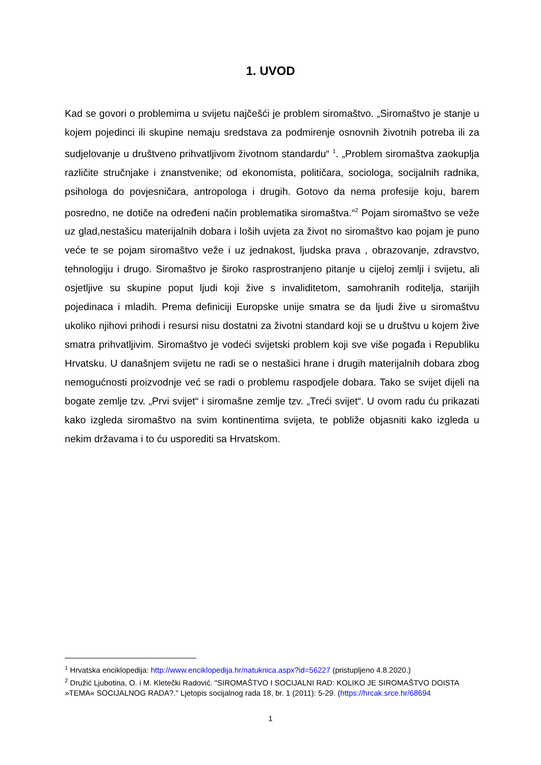1. UVOD
Kad se govori o problemima u svijetu najčešći je problem siromaštvo. „Siromaštvo je stanje u kojem pojedinci ili skupine nemaju sredstava za podmirenje osnovnih životnih potreba ili za sudjelovanje u društveno prihvatljivom životnom standardu“ <sup>1</sup>. „Problem siromaštva zaokuplja različite stručnjake i znanstvenike; od ekonomista, političara, sociologa, socijalnih radnika, psihologa do povjesničara, antropologa i drugih. Gotovo da nema profesije koju, barem posredno, ne dotiče na određeni način problematika siromaštva.“<sup>2</sup> Pojam siromaštvo se veže uz glad,nestašicu materijalnih dobara i loših uvjeta za život no siromaštvo kao pojam je puno veće te se pojam siromaštvo veže i uz jednakost, ljudska prava , obrazovanje, zdravstvo, tehnologiju i drugo. Siromaštvo je široko rasprostranjeno pitanje u cijeloj zemlji i svijetu, ali osjetljive su skupine poput ljudi koji žive s invaliditetom, samohranih roditelja, starijih pojedinaca i mladih. Prema definiciji Europske unije smatra se da ljudi žive u siromaštvu ukoliko njihovi prihodi i resursi nisu dostatni za životni standard koji se u društvu u kojem žive smatra prihvatljivim. Siromaštvo je vodeći svijetski problem koji sve više pogađa i Republiku Hrvatsku. U današnjem svijetu ne radi se o nestašici hrane i drugih materijalnih dobara zbog nemogućnosti proizvodnje već se radi o problemu raspodjele dobara. Tako se svijet dijeli na bogate zemlje tzv. „Prvi svijet“ i siromašne zemlje tzv. „Treći svijet“. U ovom radu ću prikazati kako izgleda siromaštvo na svim kontinentima svijeta, te pobliže objasniti kako izgleda u nekim državama i to ću usporediti sa Hrvatskom.
<sup>1</sup> Hrvatska enciklopedija: http://www.enciklopedija.hr/natuknica.aspx?id=56227 (pristupljeno 4.8.2020.)
<sup>2</sup> Družić Ljubotina, O. i M. Kletečki Radović. "SIROMAŠTVO I SOCIJALNI RAD: KOLIKO JE SIROMAŠTVO DOISTA »TEMA« SOCIJALNOG RADA?." Ljetopis socijalnog rada 18, br. 1 (2011): 5-29. (https://hrcak.srce.hr/68694
1